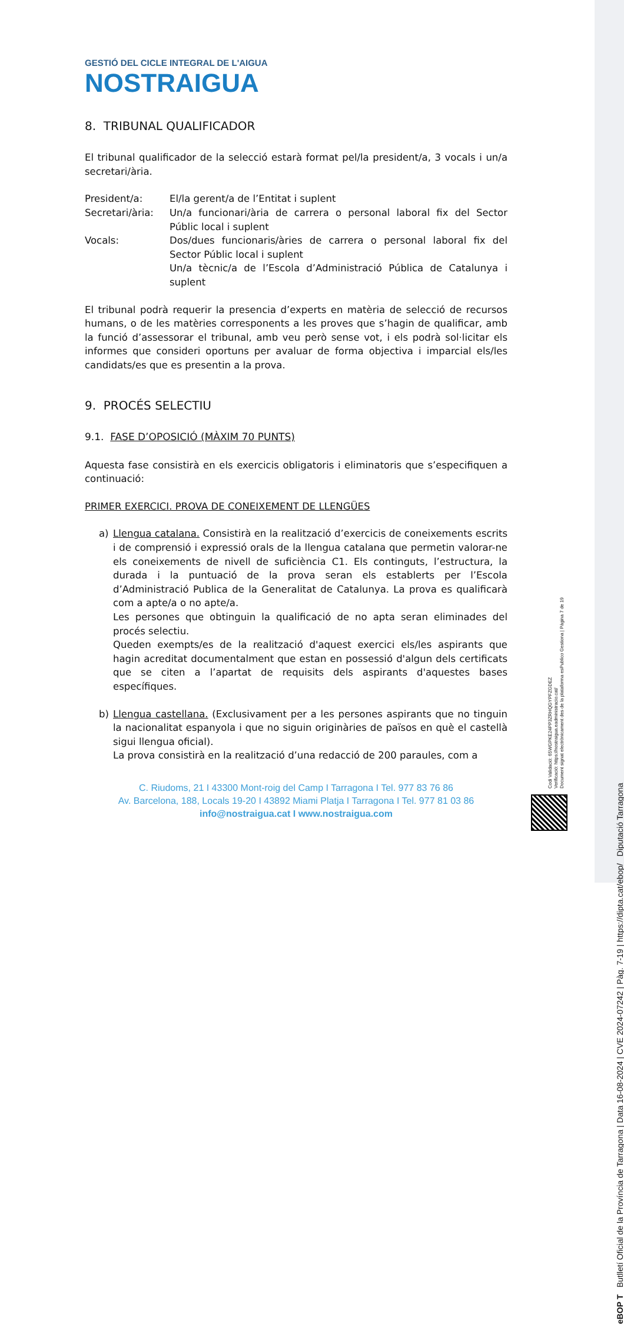GESTIÓ DEL CICLE INTEGRAL DE L'AIGUA
NOSTRAIGUA
8. TRIBUNAL QUALIFICADOR
El tribunal qualificador de la selecció estarà format pel/la president/a, 3 vocals i un/a secretari/ària.
President/a: El/la gerent/a de l’Entitat i suplent
Secretari/ària:
Un/a funcionari/ària de carrera o personal laboral fix del Sector Públic local i suplent
Vocals: Dos/dues funcionaris/àries de carrera o personal laboral fix del Sector Públic local i suplent
Un/a tècnic/a de l’Escola d’Administració Pública de Catalunya i suplent
El tribunal podrà requerir la presencia d’experts en matèria de selecció de recursos humans, o de les matèries corresponents a les proves que s’hagin de qualificar, amb la funció d’assessorar el tribunal, amb veu però sense vot, i els podrà sol·licitar els informes que consideri oportuns per avaluar de forma objectiva i imparcial els/les candidats/es que es presentin a la prova.
9. PROCÉS SELECTIU
9.1. FASE D’OPOSICIÓ (MÀXIM 70 PUNTS)
Aquesta fase consistirà en els exercicis obligatoris i eliminatoris que s’especifiquen a continuació:
PRIMER EXERCICI. PROVA DE CONEIXEMENT DE LLENGÜES
a) Llengua catalana. Consistirà en la realització d’exercicis de coneixements escrits i de comprensió i expressió orals de la llengua catalana que permetin valorar-ne els coneixements de nivell de suficiència C1. Els continguts, l’estructura, la durada i la puntuació de la prova seran els establerts per l’Escola d’Administració Publica de la Generalitat de Catalunya. La prova es qualificarà com a apte/a o no apte/a.
Les persones que obtinguin la qualificació de no apta seran eliminades del procés selectiu.
Queden exempts/es de la realització d'aquest exercici els/les aspirants que hagin acreditat documentalment que estan en possessió d'algun dels certificats que se citen a l’apartat de requisits dels aspirants d'aquestes bases específiques.
b) Llengua castellana. (Exclusivament per a les persones aspirants que no tinguin la nacionalitat espanyola i que no siguin originàries de països en què el castellà sigui llengua oficial).
La prova consistirà en la realització d’una redacció de 200 paraules, com a
C. Riudoms, 21 I 43300 Mont-roig del Camp I Tarragona I Tel. 977 83 76 86
Av. Barcelona, 188, Locals 19-20 I 43892 Miami Platja I Tarragona I Tel. 977 81 03 86
info@nostraigua.cat I www.nostraigua.com
Codi Validació: 65WGPKE24PP3ZRHQGYPFZGDEZ
Verificació: https://nostraigua.eadministracio.cat/
Document signat electrònicament des de la plataforma esPublico Gestiona | Pàgina 7 de 19
eBOP T Butlletí Oficial de la Província de Tarragona | Data 16-08-2024 | CVE 2024-07242 | Pàg. 7-19 | https://dipta.cat/ebop/ Diputació Tarragona